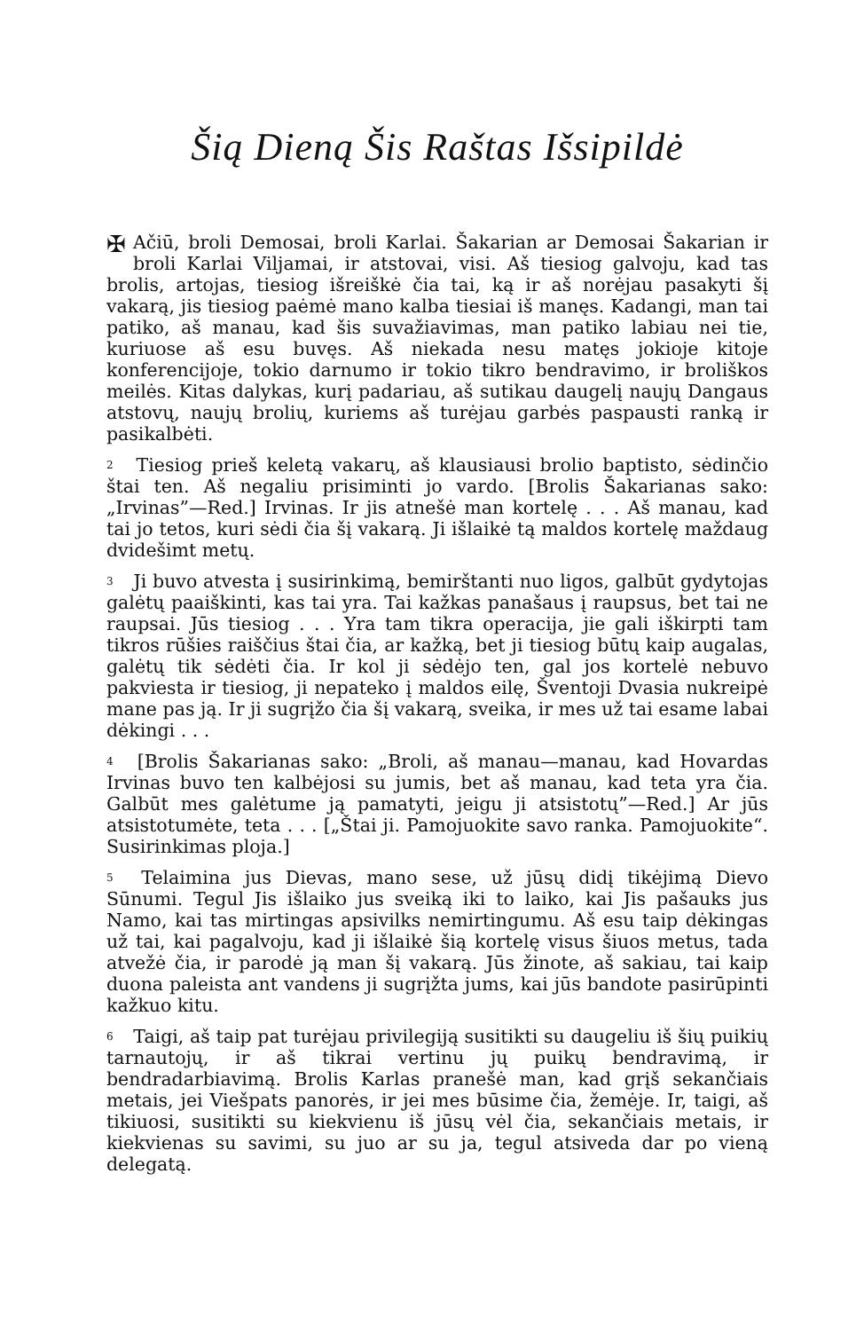Šią Dieną Šis Raštas Išsipildė
✠ Ačiū, broli Demosai, broli Karlai. Šakarian ar Demosai Šakarian ir broli Karlai Viljamai, ir atstovai, visi. Aš tiesiog galvoju, kad tas brolis, artojas, tiesiog išreiškė čia tai, ką ir aš norėjau pasakyti šį vakarą, jis tiesiog paėmė mano kalba tiesiai iš manęs. Kadangi, man tai patiko, aš manau, kad šis suvažiavimas, man patiko labiau nei tie, kuriuose aš esu buvęs. Aš niekada nesu matęs jokioje kitoje konferencijoje, tokio darnumo ir tokio tikro bendravimo, ir broliškos meilės. Kitas dalykas, kurį padariau, aš sutikau daugelį naujų Dangaus atstovų, naujų brolių, kuriems aš turėjau garbės paspausti ranką ir pasikalbėti.
<sup>2</sup> Tiesiog prieš keletą vakarų, aš klausiausi brolio baptisto, sėdinčio štai ten. Aš negaliu prisiminti jo vardo. [Brolis Šakarianas sako: „Irvinas”—Red.] Irvinas. Ir jis atnešė man kortelę . . . Aš manau, kad tai jo tetos, kuri sėdi čia šį vakarą. Ji išlaikė tą maldos kortelę maždaug dvidešimt metų.
<sup>3</sup> Ji buvo atvesta į susirinkimą, bemirštanti nuo ligos, galbūt gydytojas galėtų paaiškinti, kas tai yra. Tai kažkas panašaus į raupsus, bet tai ne raupsai. Jūs tiesiog . . . Yra tam tikra operacija, jie gali iškirpti tam tikros rūšies raiščius štai čia, ar kažką, bet ji tiesiog būtų kaip augalas, galėtų tik sėdėti čia. Ir kol ji sėdėjo ten, gal jos kortelė nebuvo pakviesta ir tiesiog, ji nepateko į maldos eilę, Šventoji Dvasia nukreipė mane pas ją. Ir ji sugrįžo čia šį vakarą, sveika, ir mes už tai esame labai dėkingi . . .
<sup>4</sup> [Brolis Šakarianas sako: „Broli, aš manau—manau, kad Hovardas Irvinas buvo ten kalbėjosi su jumis, bet aš manau, kad teta yra čia. Galbūt mes galėtume ją pamatyti, jeigu ji atsistotų”—Red.] Ar jūs atsistotumėte, teta . . . [„Štai ji. Pamojuokite savo ranka. Pamojuokite“. Susirinkimas ploja.]
<sup>5</sup> Telaimina jus Dievas, mano sese, už jūsų didį tikėjimą Dievo Sūnumi. Tegul Jis išlaiko jus sveiką iki to laiko, kai Jis pašauks jus Namo, kai tas mirtingas apsivilks nemirtingumu. Aš esu taip dėkingas už tai, kai pagalvoju, kad ji išlaikė šią kortelę visus šiuos metus, tada atvežė čia, ir parodė ją man šį vakarą. Jūs žinote, aš sakiau, tai kaip duona paleista ant vandens ji sugrįžta jums, kai jūs bandote pasirūpinti kažkuo kitu.
<sup>6</sup> Taigi, aš taip pat turėjau privilegiją susitikti su daugeliu iš šių puikių tarnautojų, ir aš tikrai vertinu jų puikų bendravimą, ir bendradarbiavimą. Brolis Karlas pranešė man, kad grįš sekančiais metais, jei Viešpats panorės, ir jei mes būsime čia, žemėje. Ir, taigi, aš tikiuosi, susitikti su kiekvienu iš jūsų vėl čia, sekančiais metais, ir kiekvienas su savimi, su juo ar su ja, tegul atsiveda dar po vieną delegatą.